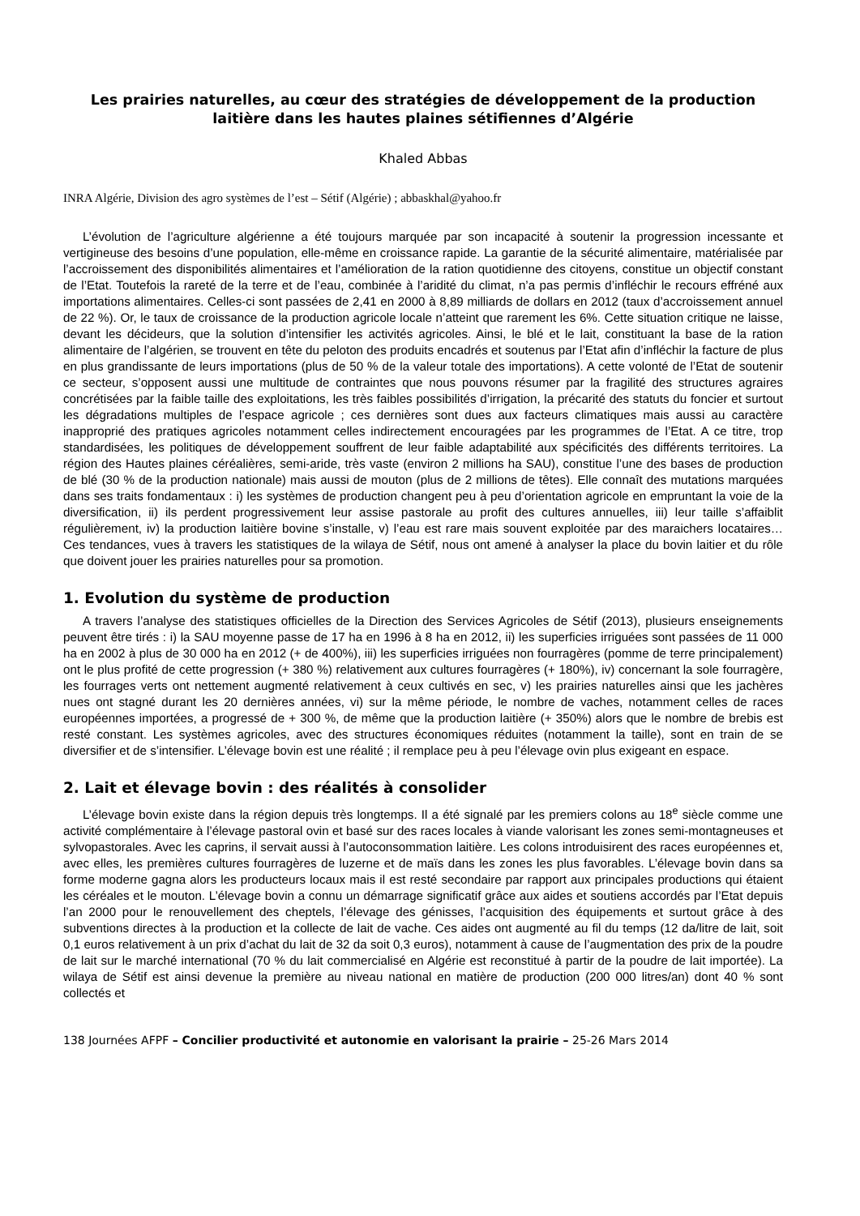Les prairies naturelles, au cœur des stratégies de développement de la production laitière dans les hautes plaines sétifiennes d’Algérie
Khaled Abbas
INRA Algérie, Division des agro systèmes de l’est – Sétif (Algérie) ; abbaskhal@yahoo.fr
L’évolution de l’agriculture algérienne a été toujours marquée par son incapacité à soutenir la progression incessante et vertigineuse des besoins d’une population, elle-même en croissance rapide. La garantie de la sécurité alimentaire, matérialisée par l’accroissement des disponibilités alimentaires et l’amélioration de la ration quotidienne des citoyens, constitue un objectif constant de l’Etat. Toutefois la rareté de la terre et de l’eau, combinée à l’aridité du climat, n’a pas permis d’infléchir le recours effréné aux importations alimentaires. Celles-ci sont passées de 2,41 en 2000 à 8,89 milliards de dollars en 2012 (taux d’accroissement annuel de 22 %). Or, le taux de croissance de la production agricole locale n’atteint que rarement les 6%. Cette situation critique ne laisse, devant les décideurs, que la solution d’intensifier les activités agricoles. Ainsi, le blé et le lait, constituant la base de la ration alimentaire de l’algérien, se trouvent en tête du peloton des produits encadrés et soutenus par l’Etat afin d’infléchir la facture de plus en plus grandissante de leurs importations (plus de 50 % de la valeur totale des importations). A cette volonté de l’Etat de soutenir ce secteur, s’opposent aussi une multitude de contraintes que nous pouvons résumer par la fragilité des structures agraires concrétisées par la faible taille des exploitations, les très faibles possibilités d’irrigation, la précarité des statuts du foncier et surtout les dégradations multiples de l’espace agricole ; ces dernières sont dues aux facteurs climatiques mais aussi au caractère inapproprié des pratiques agricoles notamment celles indirectement encouragées par les programmes de l’Etat. A ce titre, trop standardisées, les politiques de développement souffrent de leur faible adaptabilité aux spécificités des différents territoires. La région des Hautes plaines céréalières, semi-aride, très vaste (environ 2 millions ha SAU), constitue l’une des bases de production de blé (30 % de la production nationale) mais aussi de mouton (plus de 2 millions de têtes). Elle connaît des mutations marquées dans ses traits fondamentaux : i) les systèmes de production changent peu à peu d’orientation agricole en empruntant la voie de la diversification, ii) ils perdent progressivement leur assise pastorale au profit des cultures annuelles, iii) leur taille s’affaiblit régulièrement, iv) la production laitière bovine s’installe, v) l’eau est rare mais souvent exploitée par des maraichers locataires… Ces tendances, vues à travers les statistiques de la wilaya de Sétif, nous ont amené à analyser la place du bovin laitier et du rôle que doivent jouer les prairies naturelles pour sa promotion.
1. Evolution du système de production
A travers l’analyse des statistiques officielles de la Direction des Services Agricoles de Sétif (2013), plusieurs enseignements peuvent être tirés : i) la SAU moyenne passe de 17 ha en 1996 à 8 ha en 2012, ii) les superficies irriguées sont passées de 11 000 ha en 2002 à plus de 30 000 ha en 2012 (+ de 400%), iii) les superficies irriguées non fourragères (pomme de terre principalement) ont le plus profité de cette progression (+ 380 %) relativement aux cultures fourragères (+ 180%), iv) concernant la sole fourragère, les fourrages verts ont nettement augmenté relativement à ceux cultivés en sec, v) les prairies naturelles ainsi que les jachères nues ont stagné durant les 20 dernières années, vi) sur la même période, le nombre de vaches, notamment celles de races européennes importées, a progressé de + 300 %, de même que la production laitière (+ 350%) alors que le nombre de brebis est resté constant. Les systèmes agricoles, avec des structures économiques réduites (notamment la taille), sont en train de se diversifier et de s’intensifier. L’élevage bovin est une réalité ; il remplace peu à peu l’élevage ovin plus exigeant en espace.
2. Lait et élevage bovin : des réalités à consolider
L’élevage bovin existe dans la région depuis très longtemps. Il a été signalé par les premiers colons au 18<sup>e</sup> siècle comme une activité complémentaire à l’élevage pastoral ovin et basé sur des races locales à viande valorisant les zones semi-montagneuses et sylvopastorales. Avec les caprins, il servait aussi à l’autoconsommation laitière. Les colons introduisirent des races européennes et, avec elles, les premières cultures fourragères de luzerne et de maïs dans les zones les plus favorables. L’élevage bovin dans sa forme moderne gagna alors les producteurs locaux mais il est resté secondaire par rapport aux principales productions qui étaient les céréales et le mouton. L’élevage bovin a connu un démarrage significatif grâce aux aides et soutiens accordés par l’Etat depuis l’an 2000 pour le renouvellement des cheptels, l’élevage des génisses, l’acquisition des équipements et surtout grâce à des subventions directes à la production et la collecte de lait de vache. Ces aides ont augmenté au fil du temps (12 da/litre de lait, soit 0,1 euros relativement à un prix d’achat du lait de 32 da soit 0,3 euros), notamment à cause de l’augmentation des prix de la poudre de lait sur le marché international (70 % du lait commercialisé en Algérie est reconstitué à partir de la poudre de lait importée). La wilaya de Sétif est ainsi devenue la première au niveau national en matière de production (200 000 litres/an) dont 40 % sont collectés et
138 Journées AFPF – Concilier productivité et autonomie en valorisant la prairie – 25-26 Mars 2014